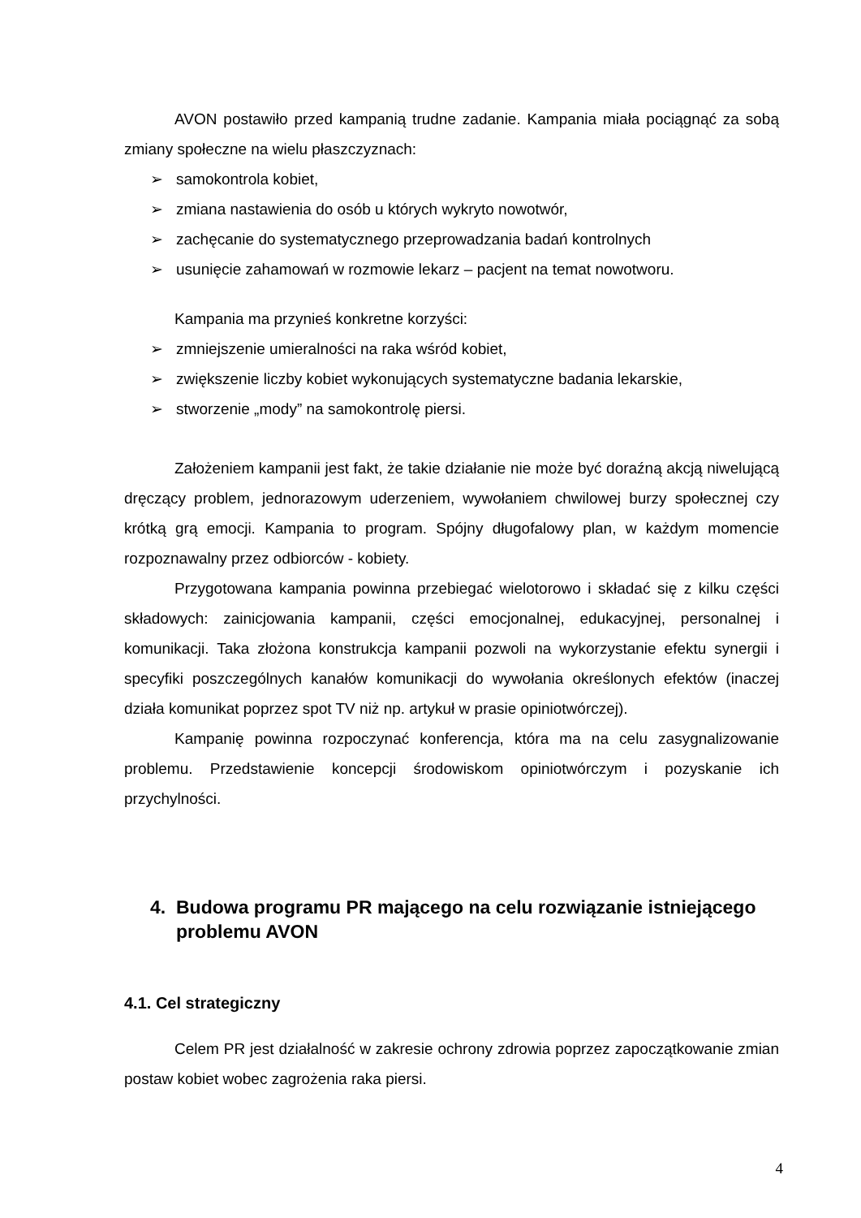AVON postawiło przed kampanią trudne zadanie. Kampania miała pociągnąć za sobą zmiany społeczne na wielu płaszczyznach:
➢ samokontrola kobiet,
➢ zmiana nastawienia do osób u których wykryto nowotwór,
➢ zachęcanie do systematycznego przeprowadzania badań kontrolnych
➢ usunięcie zahamowań w rozmowie lekarz – pacjent na temat nowotworu.
Kampania ma przynieś konkretne korzyści:
➢ zmniejszenie umieralności na raka wśród kobiet,
➢ zwiększenie liczby kobiet wykonujących systematyczne badania lekarskie,
➢ stworzenie „mody” na samokontrolę piersi.
Założeniem kampanii jest fakt, że takie działanie nie może być doraźną akcją niwelującą dręczący problem, jednorazowym uderzeniem, wywołaniem chwilowej burzy społecznej czy krótką grą emocji. Kampania to program. Spójny długofalowy plan, w każdym momencie rozpoznawalny przez odbiorców - kobiety.
Przygotowana kampania powinna przebiegać wielotorowo i składać się z kilku części składowych: zainicjowania kampanii, części emocjonalnej, edukacyjnej, personalnej i komunikacji. Taka złożona konstrukcja kampanii pozwoli na wykorzystanie efektu synergii i specyfiki poszczególnych kanałów komunikacji do wywołania określonych efektów (inaczej działa komunikat poprzez spot TV niż np. artykuł w prasie opiniotwórczej).
Kampanię powinna rozpoczynać konferencja, która ma na celu zasygnalizowanie problemu. Przedstawienie koncepcji środowiskom opiniotwórczym i pozyskanie ich przychylności.
4. Budowa programu PR mającego na celu rozwiązanie istniejącego problemu AVON
4.1. Cel strategiczny
Celem PR jest działalność w zakresie ochrony zdrowia poprzez zapoczątkowanie zmian postaw kobiet wobec zagrożenia raka piersi.
4